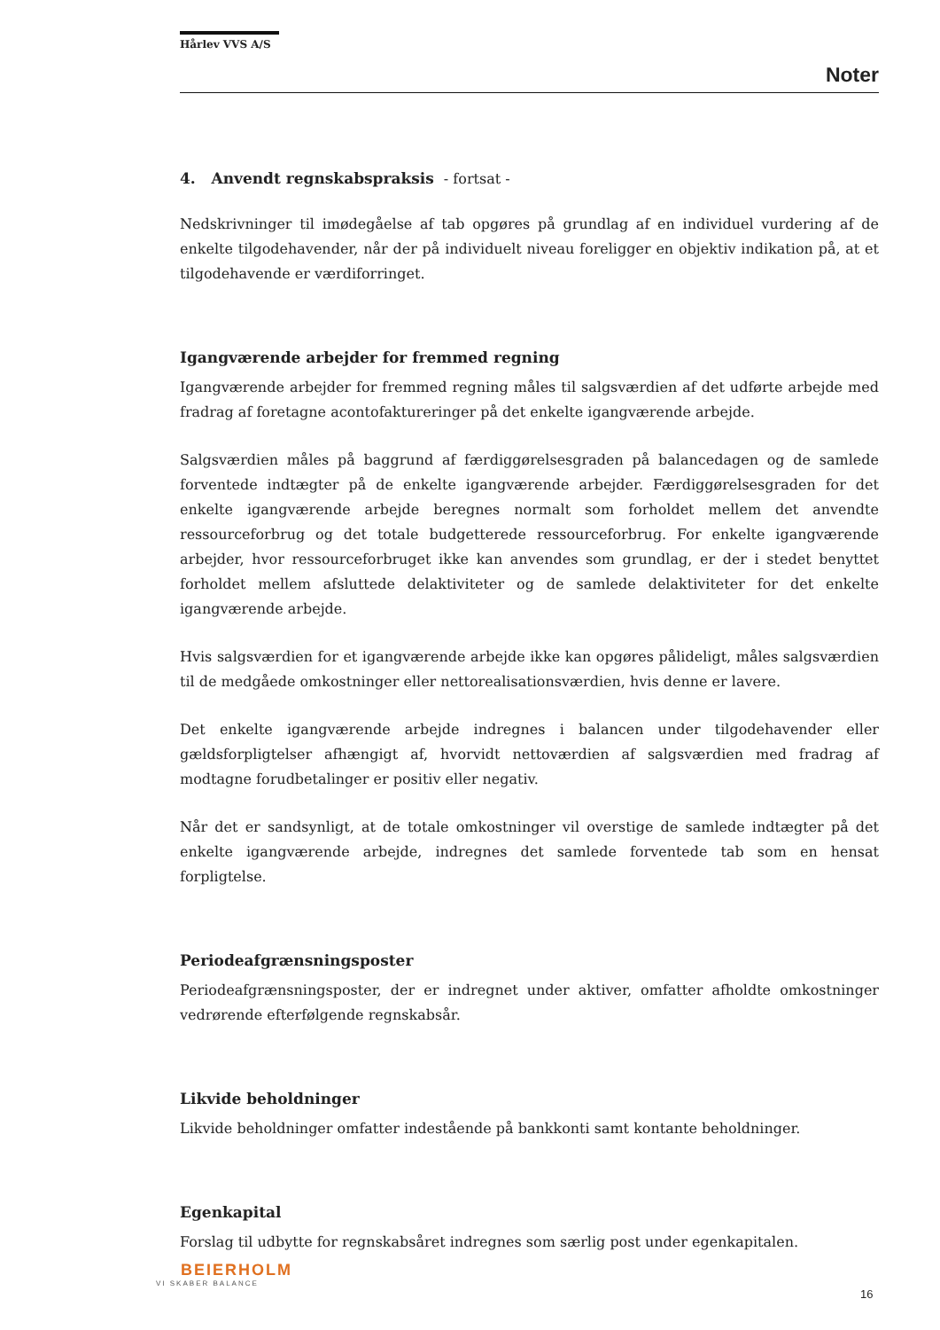Hårlev VVS A/S
Noter
4. Anvendt regnskabspraksis - fortsat -
Nedskrivninger til imødegåelse af tab opgøres på grundlag af en individuel vurdering af de enkelte tilgodehavender, når der på individuelt niveau foreligger en objektiv indikation på, at et tilgodehavende er værdiforringet.
Igangværende arbejder for fremmed regning
Igangværende arbejder for fremmed regning måles til salgsværdien af det udførte arbejde med fradrag af foretagne acontofaktureringer på det enkelte igangværende arbejde.
Salgsværdien måles på baggrund af færdiggørelsesgraden på balancedagen og de samlede forventede indtægter på de enkelte igangværende arbejder. Færdiggørelsesgraden for det enkelte igangværende arbejde beregnes normalt som forholdet mellem det anvendte ressourceforbrug og det totale budgetterede ressourceforbrug. For enkelte igangværende arbejder, hvor ressourceforbruget ikke kan anvendes som grundlag, er der i stedet benyttet forholdet mellem afsluttede delaktiviteter og de samlede delaktiviteter for det enkelte igangværende arbejde.
Hvis salgsværdien for et igangværende arbejde ikke kan opgøres pålideligt, måles salgsværdien til de medgåede omkostninger eller nettorealisationsværdien, hvis denne er lavere.
Det enkelte igangværende arbejde indregnes i balancen under tilgodehavender eller gældsforpligtelser afhængigt af, hvorvidt nettoværdien af salgsværdien med fradrag af modtagne forudbetalinger er positiv eller negativ.
Når det er sandsynligt, at de totale omkostninger vil overstige de samlede indtægter på det enkelte igangværende arbejde, indregnes det samlede forventede tab som en hensat forpligtelse.
Periodeafgrænsningsposter
Periodeafgrænsningsposter, der er indregnet under aktiver, omfatter afholdte omkostninger vedrørende efterfølgende regnskabsår.
Likvide beholdninger
Likvide beholdninger omfatter indestående på bankkonti samt kontante beholdninger.
Egenkapital
Forslag til udbytte for regnskabsåret indregnes som særlig post under egenkapitalen.
BEIERHOLM
VI SKABER BALANCE
16